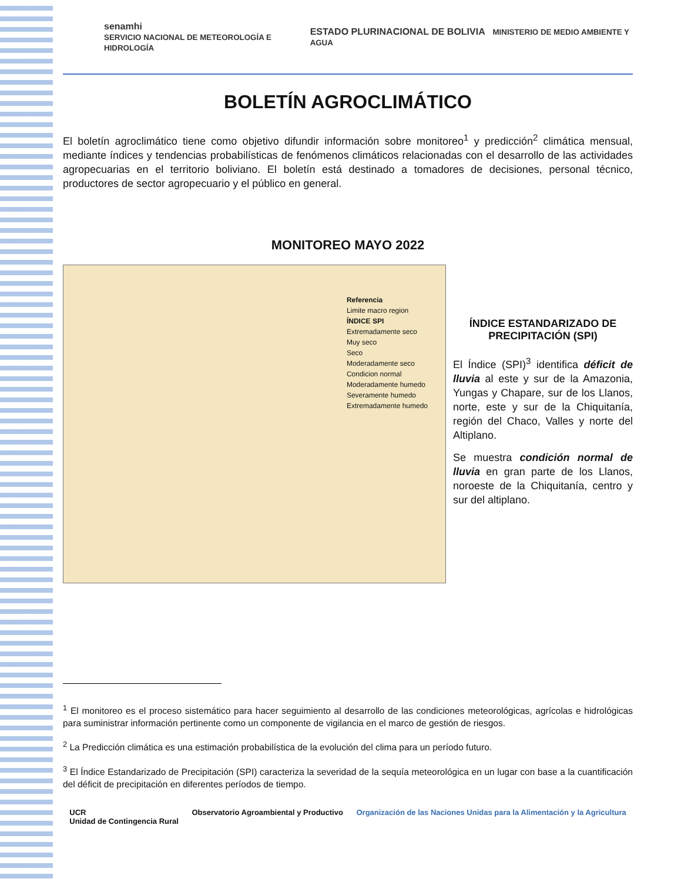senamhi
SERVICIO NACIONAL DE METEOROLOGÍA E HIDROLOGÍA
ESTADO PLURINACIONAL DE BOLIVIA MINISTERIO DE MEDIO AMBIENTE Y AGUA
BOLETÍN AGROCLIMÁTICO
El boletín agroclimático tiene como objetivo difundir información sobre monitoreo<sup>1</sup> y predicción<sup>2</sup> climática mensual, mediante índices y tendencias probabilísticas de fenómenos climáticos relacionadas con el desarrollo de las actividades agropecuarias en el territorio boliviano. El boletín está destinado a tomadores de decisiones, personal técnico, productores de sector agropecuario y el público en general.
MONITOREO MAYO 2022
Referencia
Limite macro region
ÍNDICE SPI
Extremadamente seco
Muy seco
Seco
Moderadamente seco
Condicion normal
Moderadamente humedo
Severamente humedo
Extremadamente humedo
ÍNDICE ESTANDARIZADO DE PRECIPITACIÓN (SPI)
El Índice (SPI)<sup>3</sup> identifica déficit de lluvia al este y sur de la Amazonia, Yungas y Chapare, sur de los Llanos, norte, este y sur de la Chiquitanía, región del Chaco, Valles y norte del Altiplano.
Se muestra condición normal de lluvia en gran parte de los Llanos, noroeste de la Chiquitanía, centro y sur del altiplano.
<sup>1</sup> El monitoreo es el proceso sistemático para hacer seguimiento al desarrollo de las condiciones meteorológicas, agrícolas e hidrológicas para suministrar información pertinente como un componente de vigilancia en el marco de gestión de riesgos.
<sup>2</sup> La Predicción climática es una estimación probabilística de la evolución del clima para un período futuro.
<sup>3</sup> El Índice Estandarizado de Precipitación (SPI) caracteriza la severidad de la sequía meteorológica en un lugar con base a la cuantificación del déficit de precipitación en diferentes períodos de tiempo.
UCR
Unidad de Contingencia Rural
Observatorio Agroambiental y Productivo
Organización de las Naciones Unidas para la Alimentación y la Agricultura